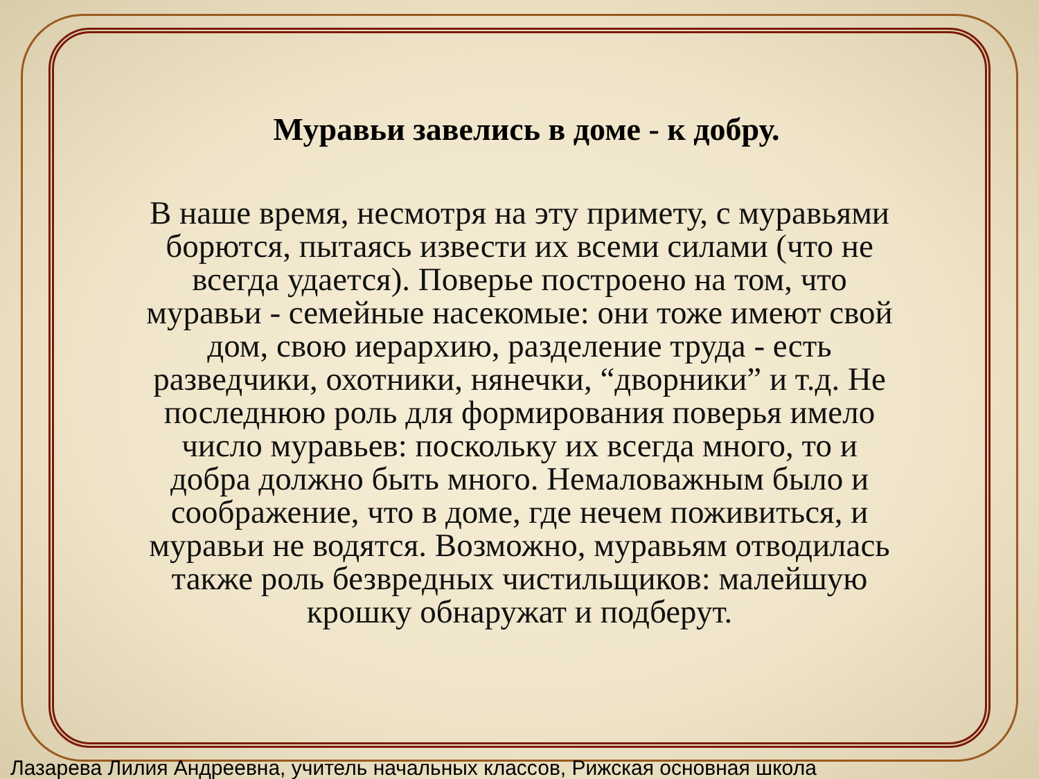Муравьи завелись в доме - к добру.
В наше время, несмотря на эту примету, с муравьями борются, пытаясь извести их всеми силами (что не всегда удается). Поверье построено на том, что муравьи - семейные насекомые: они тоже имеют свой дом, свою иерархию, разделение труда - есть разведчики, охотники, нянечки, “дворники” и т.д. Не последнюю роль для формирования поверья имело число муравьев: поскольку их всегда много, то и добра должно быть много. Немаловажным было и соображение, что в доме, где нечем поживиться, и муравьи не водятся. Возможно, муравьям отводилась также роль безвредных чистильщиков: малейшую крошку обнаружат и подберут.
Лазарева Лилия Андреевна, учитель начальных классов, Рижская основная школа